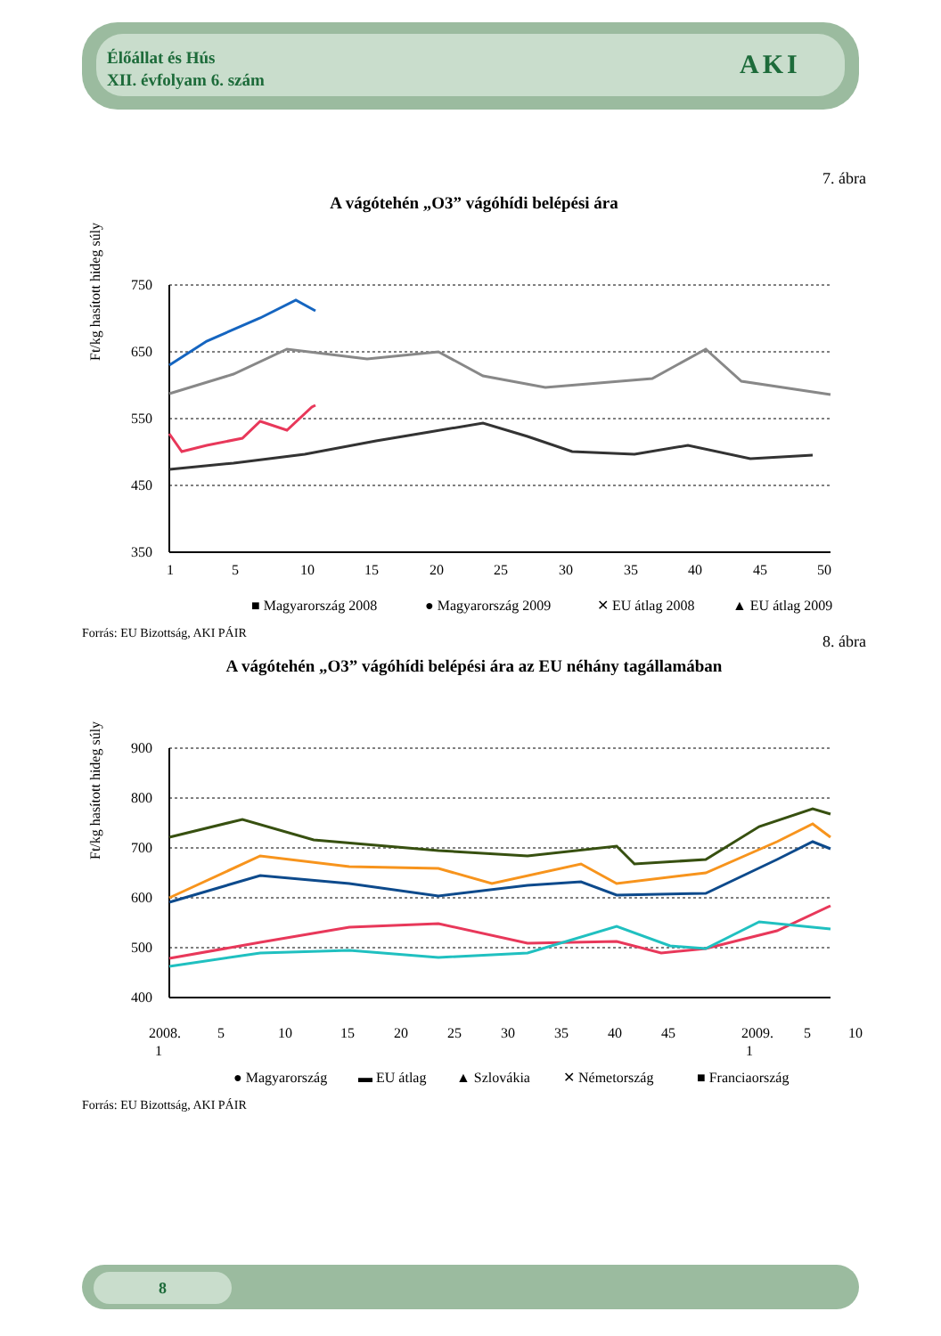Élőállat és Hús
XII. évfolyam 6. szám
AKI
7. ábra
A vágótehén „O3” vágóhídi belépési ára
Ft/kg hasított hideg súly
750
650
550
450
350
1
5
10
15
20
25
30
35
40
45
50
■ Magyarország 2008
● Magyarország 2009
✕ EU átlag 2008
▲ EU átlag 2009
Forrás: EU Bizottság, AKI PÁIR
8. ábra
A vágótehén „O3” vágóhídi belépési ára az EU néhány tagállamában
Ft/kg hasított hideg súly
900
800
700
600
500
400
2008.
1
5
10
15
20
25
30
35
40
45
2009.
1
5
10
● Magyarország
▬ EU átlag
▲ Szlovákia
✕ Németország
■ Franciaország
Forrás: EU Bizottság, AKI PÁIR
8